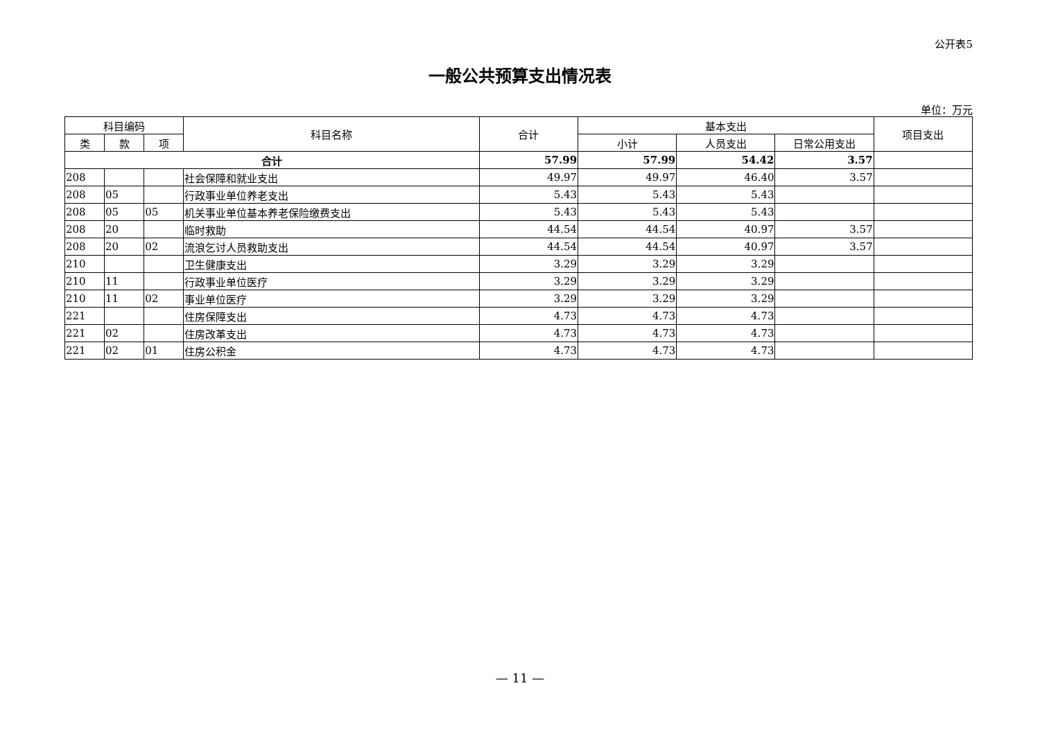公开表5
一般公共预算支出情况表
单位：万元
| 科目编码 | | | 科目名称 | 合计 | 基本支出 | | | 项目支出 |
| --- | --- | --- | --- | --- | --- | --- | --- | --- |
| 类 | 款 | 项 | | | 小计 | 人员支出 | 日常公用支出 | |
| 合计 | | | | 57.99 | 57.99 | 54.42 | 3.57 | |
| 208 | | | 社会保障和就业支出 | 49.97 | 49.97 | 46.40 | 3.57 | |
| 208 | 05 | | 行政事业单位养老支出 | 5.43 | 5.43 | 5.43 | | |
| 208 | 05 | 05 | 机关事业单位基本养老保险缴费支出 | 5.43 | 5.43 | 5.43 | | |
| 208 | 20 | | 临时救助 | 44.54 | 44.54 | 40.97 | 3.57 | |
| 208 | 20 | 02 | 流浪乞讨人员救助支出 | 44.54 | 44.54 | 40.97 | 3.57 | |
| 210 | | | 卫生健康支出 | 3.29 | 3.29 | 3.29 | | |
| 210 | 11 | | 行政事业单位医疗 | 3.29 | 3.29 | 3.29 | | |
| 210 | 11 | 02 | 事业单位医疗 | 3.29 | 3.29 | 3.29 | | |
| 221 | | | 住房保障支出 | 4.73 | 4.73 | 4.73 | | |
| 221 | 02 | | 住房改革支出 | 4.73 | 4.73 | 4.73 | | |
| 221 | 02 | 01 | 住房公积金 | 4.73 | 4.73 | 4.73 | | |
— 11 —